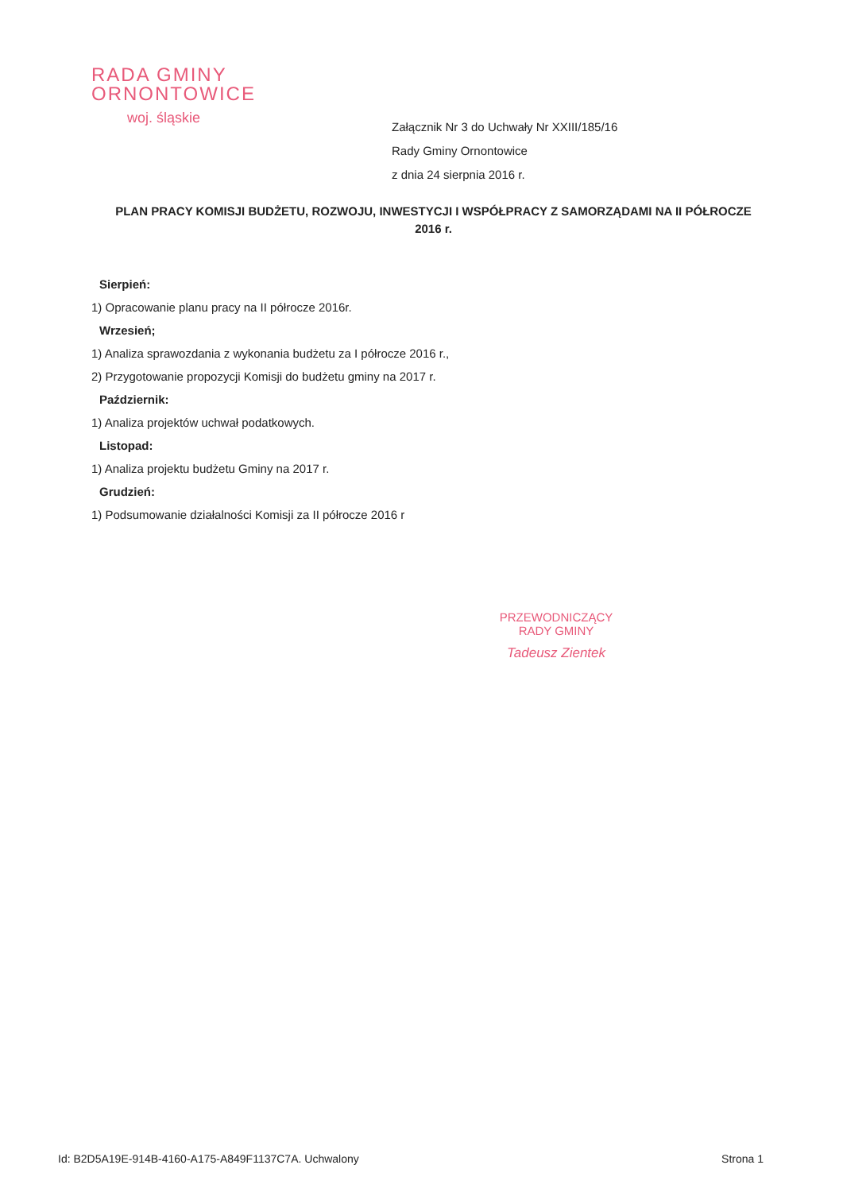RADA GMINY
ORNONTOWICE
woj. śląskie
Załącznik Nr 3 do Uchwały Nr XXIII/185/16
Rady Gminy Ornontowice
z dnia 24 sierpnia 2016 r.
PLAN PRACY KOMISJI BUDŻETU, ROZWOJU, INWESTYCJI I WSPÓŁPRACY Z SAMORZĄDAMI NA II PÓŁROCZE 2016 r.
Sierpień:
1) Opracowanie planu pracy na II półrocze 2016r.
Wrzesień;
1) Analiza sprawozdania z wykonania budżetu za I półrocze 2016 r.,
2) Przygotowanie propozycji Komisji do budżetu gminy na 2017 r.
Październik:
1) Analiza projektów uchwał podatkowych.
Listopad:
1) Analiza projektu budżetu Gminy na 2017 r.
Grudzień:
1) Podsumowanie działalności Komisji za II półrocze 2016 r
PRZEWODNICZĄCY
RADY GMINY
Tadeusz Zientek
Id: B2D5A19E-914B-4160-A175-A849F1137C7A. Uchwalony Strona 1